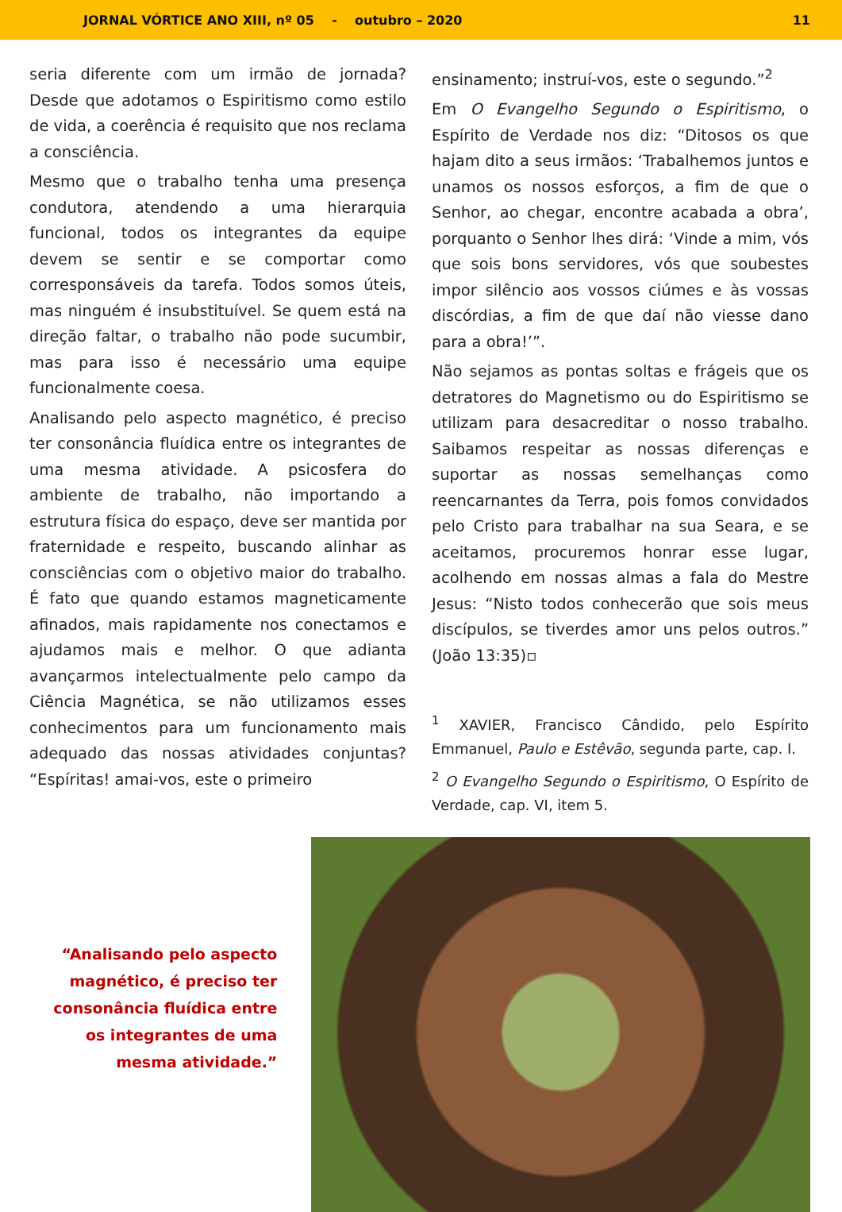JORNAL VÓRTICE ANO XIII, nº 05 - outubro – 2020 11
seria diferente com um irmão de jornada? Desde que adotamos o Espiritismo como estilo de vida, a coerência é requisito que nos reclama a consciência.
Mesmo que o trabalho tenha uma presença condutora, atendendo a uma hierarquia funcional, todos os integrantes da equipe devem se sentir e se comportar como corresponsáveis da tarefa. Todos somos úteis, mas ninguém é insubstituível. Se quem está na direção faltar, o trabalho não pode sucumbir, mas para isso é necessário uma equipe funcionalmente coesa.
Analisando pelo aspecto magnético, é preciso ter consonância fluídica entre os integrantes de uma mesma atividade. A psicosfera do ambiente de trabalho, não importando a estrutura física do espaço, deve ser mantida por fraternidade e respeito, buscando alinhar as consciências com o objetivo maior do trabalho. É fato que quando estamos magneticamente afinados, mais rapidamente nos conectamos e ajudamos mais e melhor. O que adianta avançarmos intelectualmente pelo campo da Ciência Magnética, se não utilizamos esses conhecimentos para um funcionamento mais adequado das nossas atividades conjuntas? “Espíritas! amai-vos, este o primeiro
ensinamento; instruí-vos, este o segundo.”<sup>2</sup>
Em O Evangelho Segundo o Espiritismo, o Espírito de Verdade nos diz: “Ditosos os que hajam dito a seus irmãos: ‘Trabalhemos juntos e unamos os nossos esforços, a fim de que o Senhor, ao chegar, encontre acabada a obra’, porquanto o Senhor lhes dirá: ‘Vinde a mim, vós que sois bons servidores, vós que soubestes impor silêncio aos vossos ciúmes e às vossas discórdias, a fim de que daí não viesse dano para a obra!’”.
Não sejamos as pontas soltas e frágeis que os detratores do Magnetismo ou do Espiritismo se utilizam para desacreditar o nosso trabalho. Saibamos respeitar as nossas diferenças e suportar as nossas semelhanças como reencarnantes da Terra, pois fomos convidados pelo Cristo para trabalhar na sua Seara, e se aceitamos, procuremos honrar esse lugar, acolhendo em nossas almas a fala do Mestre Jesus: “Nisto todos conhecerão que sois meus discípulos, se tiverdes amor uns pelos outros.” (João 13:35)▫
<sup>1</sup> XAVIER, Francisco Cândido, pelo Espírito Emmanuel, Paulo e Estêvão, segunda parte, cap. I.
<sup>2</sup> O Evangelho Segundo o Espiritismo, O Espírito de Verdade, cap. VI, item 5.
“Analisando pelo aspecto magnético, é preciso ter consonância fluídica entre os integrantes de uma mesma atividade.”